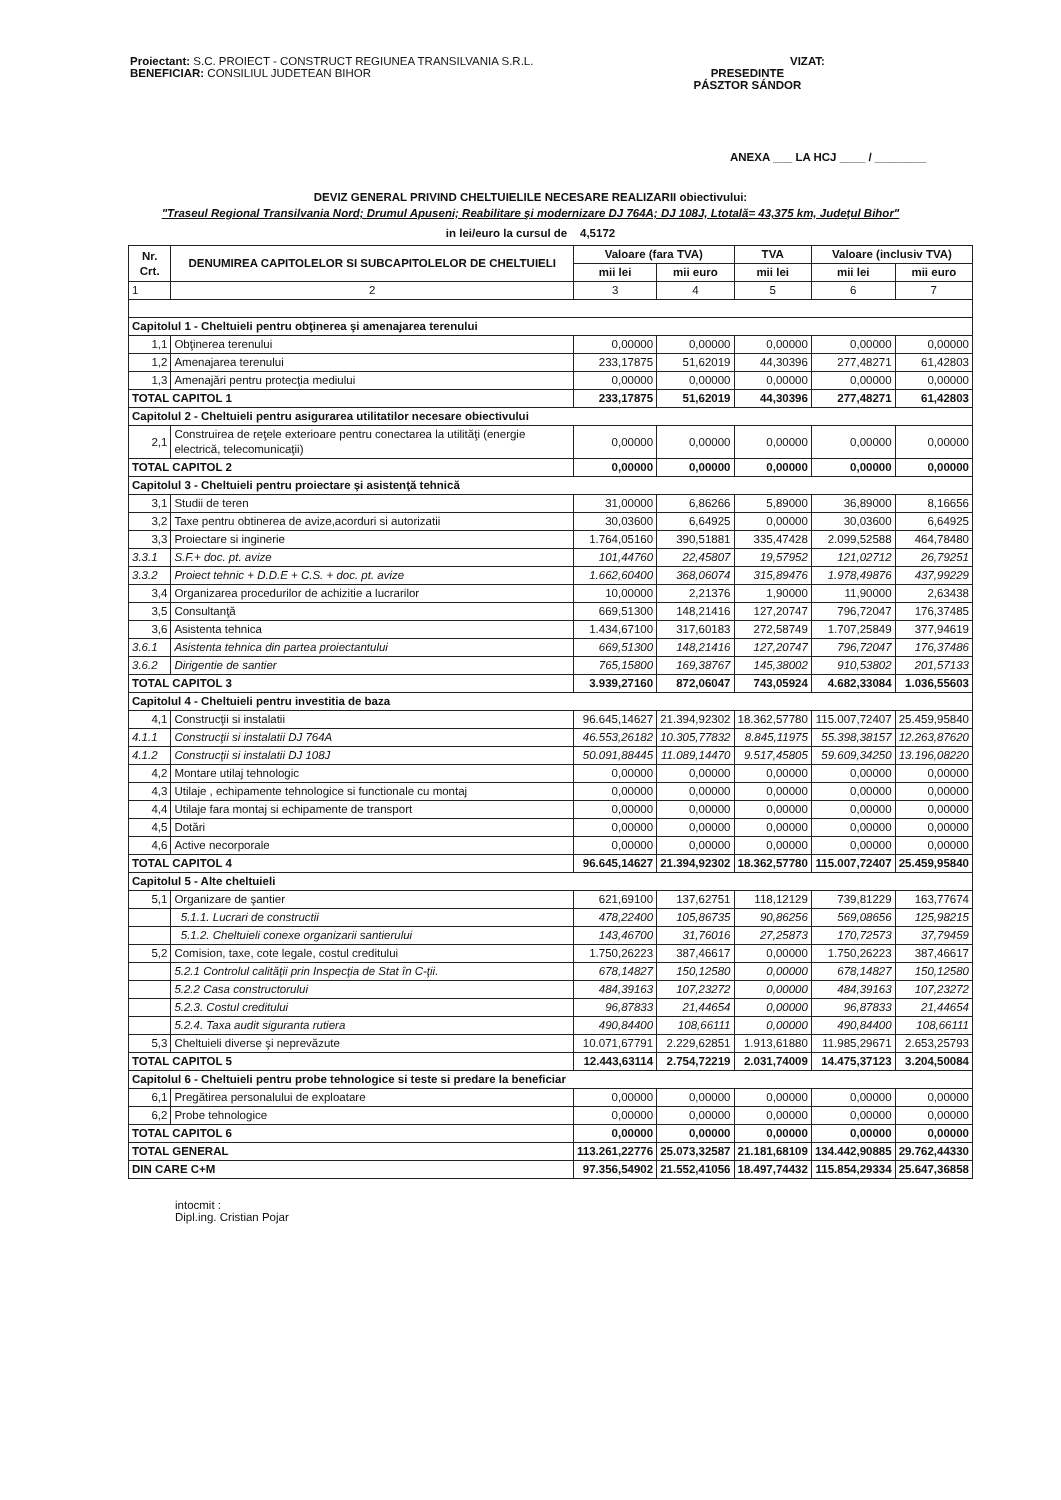Proiectant: S.C. PROIECT - CONSTRUCT REGIUNEA TRANSILVANIA S.R.L.
BENEFICIAR: CONSILIUL JUDETEAN BIHOR
VIZAT:
PRESEDINTE
PÁSZTOR SÁNDOR
ANEXA ___ LA HCJ ____ / ________
DEVIZ GENERAL PRIVIND CHELTUIELILE NECESARE REALIZARII obiectivului:
"Traseul Regional Transilvania Nord; Drumul Apuseni; Reabilitare şi modernizare DJ 764A; DJ 108J, Ltotală= 43,375 km, Judeţul Bihor"
in lei/euro la cursul de 4,5172
| Nr. Crt. | DENUMIREA CAPITOLELOR SI SUBCAPITOLELOR DE CHELTUIELI | Valoare (fara TVA) | | TVA | Valoare (inclusiv TVA) | |
| --- | --- | --- | --- | --- | --- | --- |
| | | mii lei | mii euro | mii lei | mii lei | mii euro |
| 1 | 2 | 3 | 4 | 5 | 6 | 7 |
| Capitolul 1 - Cheltuieli pentru obţinerea şi amenajarea terenului | | | | | | |
| 1,1 | Obţinerea terenului | 0,00000 | 0,00000 | 0,00000 | 0,00000 | 0,00000 |
| 1,2 | Amenajarea terenului | 233,17875 | 51,62019 | 44,30396 | 277,48271 | 61,42803 |
| 1,3 | Amenajări pentru protecţia mediului | 0,00000 | 0,00000 | 0,00000 | 0,00000 | 0,00000 |
| TOTAL CAPITOL 1 | | 233,17875 | 51,62019 | 44,30396 | 277,48271 | 61,42803 |
| Capitolul 2 - Cheltuieli pentru asigurarea utilitatilor necesare obiectivului | | | | | | |
| 2,1 | Construirea de reţele exterioare pentru conectarea la utilităţi (energie electrică, telecomunicaţii) | 0,00000 | 0,00000 | 0,00000 | 0,00000 | 0,00000 |
| TOTAL CAPITOL 2 | | 0,00000 | 0,00000 | 0,00000 | 0,00000 | 0,00000 |
| Capitolul 3 - Cheltuieli pentru proiectare şi asistenţă tehnică | | | | | | |
| 3,1 | Studii de teren | 31,00000 | 6,86266 | 5,89000 | 36,89000 | 8,16656 |
| 3,2 | Taxe pentru obtinerea de avize,acorduri si autorizatii | 30,03600 | 6,64925 | 0,00000 | 30,03600 | 6,64925 |
| 3,3 | Proiectare si inginerie | 1.764,05160 | 390,51881 | 335,47428 | 2.099,52588 | 464,78480 |
| 3.3.1 | S.F.+ doc. pt. avize | 101,44760 | 22,45807 | 19,57952 | 121,02712 | 26,79251 |
| 3.3.2 | Proiect tehnic + D.D.E + C.S. + doc. pt. avize | 1.662,60400 | 368,06074 | 315,89476 | 1.978,49876 | 437,99229 |
| 3,4 | Organizarea procedurilor de achizitie a lucrarilor | 10,00000 | 2,21376 | 1,90000 | 11,90000 | 2,63438 |
| 3,5 | Consultanţă | 669,51300 | 148,21416 | 127,20747 | 796,72047 | 176,37485 |
| 3,6 | Asistenta tehnica | 1.434,67100 | 317,60183 | 272,58749 | 1.707,25849 | 377,94619 |
| 3.6.1 | Asistenta tehnica din partea proiectantului | 669,51300 | 148,21416 | 127,20747 | 796,72047 | 176,37486 |
| 3.6.2 | Dirigentie de santier | 765,15800 | 169,38767 | 145,38002 | 910,53802 | 201,57133 |
| TOTAL CAPITOL 3 | | 3.939,27160 | 872,06047 | 743,05924 | 4.682,33084 | 1.036,55603 |
| Capitolul 4 - Cheltuieli pentru investitia de baza | | | | | | |
| 4,1 | Construcţii si instalatii | 96.645,14627 | 21.394,92302 | 18.362,57780 | 115.007,72407 | 25.459,95840 |
| 4.1.1 | Construcţii si instalatii DJ 764A | 46.553,26182 | 10.305,77832 | 8.845,11975 | 55.398,38157 | 12.263,87620 |
| 4.1.2 | Construcţii si instalatii DJ 108J | 50.091,88445 | 11.089,14470 | 9.517,45805 | 59.609,34250 | 13.196,08220 |
| 4,2 | Montare utilaj tehnologic | 0,00000 | 0,00000 | 0,00000 | 0,00000 | 0,00000 |
| 4,3 | Utilaje , echipamente tehnologice si functionale cu montaj | 0,00000 | 0,00000 | 0,00000 | 0,00000 | 0,00000 |
| 4,4 | Utilaje fara montaj si echipamente de transport | 0,00000 | 0,00000 | 0,00000 | 0,00000 | 0,00000 |
| 4,5 | Dotări | 0,00000 | 0,00000 | 0,00000 | 0,00000 | 0,00000 |
| 4,6 | Active necorporale | 0,00000 | 0,00000 | 0,00000 | 0,00000 | 0,00000 |
| TOTAL CAPITOL 4 | | 96.645,14627 | 21.394,92302 | 18.362,57780 | 115.007,72407 | 25.459,95840 |
| Capitolul 5 - Alte cheltuieli | | | | | | |
| 5,1 | Organizare de şantier | 621,69100 | 137,62751 | 118,12129 | 739,81229 | 163,77674 |
| | 5.1.1. Lucrari de constructii | 478,22400 | 105,86735 | 90,86256 | 569,08656 | 125,98215 |
| | 5.1.2. Cheltuieli conexe organizarii santierului | 143,46700 | 31,76016 | 27,25873 | 170,72573 | 37,79459 |
| 5,2 | Comision, taxe, cote legale, costul creditului | 1.750,26223 | 387,46617 | 0,00000 | 1.750,26223 | 387,46617 |
| | 5.2.1 Controlul calităţii prin Inspecţia de Stat în C-ţii. | 678,14827 | 150,12580 | 0,00000 | 678,14827 | 150,12580 |
| | 5.2.2 Casa constructorului | 484,39163 | 107,23272 | 0,00000 | 484,39163 | 107,23272 |
| | 5.2.3. Costul creditului | 96,87833 | 21,44654 | 0,00000 | 96,87833 | 21,44654 |
| | 5.2.4. Taxa audit siguranta rutiera | 490,84400 | 108,66111 | 0,00000 | 490,84400 | 108,66111 |
| 5,3 | Cheltuieli diverse şi neprevăzute | 10.071,67791 | 2.229,62851 | 1.913,61880 | 11.985,29671 | 2.653,25793 |
| TOTAL CAPITOL 5 | | 12.443,63114 | 2.754,72219 | 2.031,74009 | 14.475,37123 | 3.204,50084 |
| Capitolul 6 - Cheltuieli pentru probe tehnologice si teste si predare la beneficiar | | | | | | |
| 6,1 | Pregătirea personalului de exploatare | 0,00000 | 0,00000 | 0,00000 | 0,00000 | 0,00000 |
| 6,2 | Probe tehnologice | 0,00000 | 0,00000 | 0,00000 | 0,00000 | 0,00000 |
| TOTAL CAPITOL 6 | | 0,00000 | 0,00000 | 0,00000 | 0,00000 | 0,00000 |
| TOTAL GENERAL | | 113.261,22776 | 25.073,32587 | 21.181,68109 | 134.442,90885 | 29.762,44330 |
| DIN CARE C+M | | 97.356,54902 | 21.552,41056 | 18.497,74432 | 115.854,29334 | 25.647,36858 |
intocmit :
Dipl.ing. Cristian Pojar